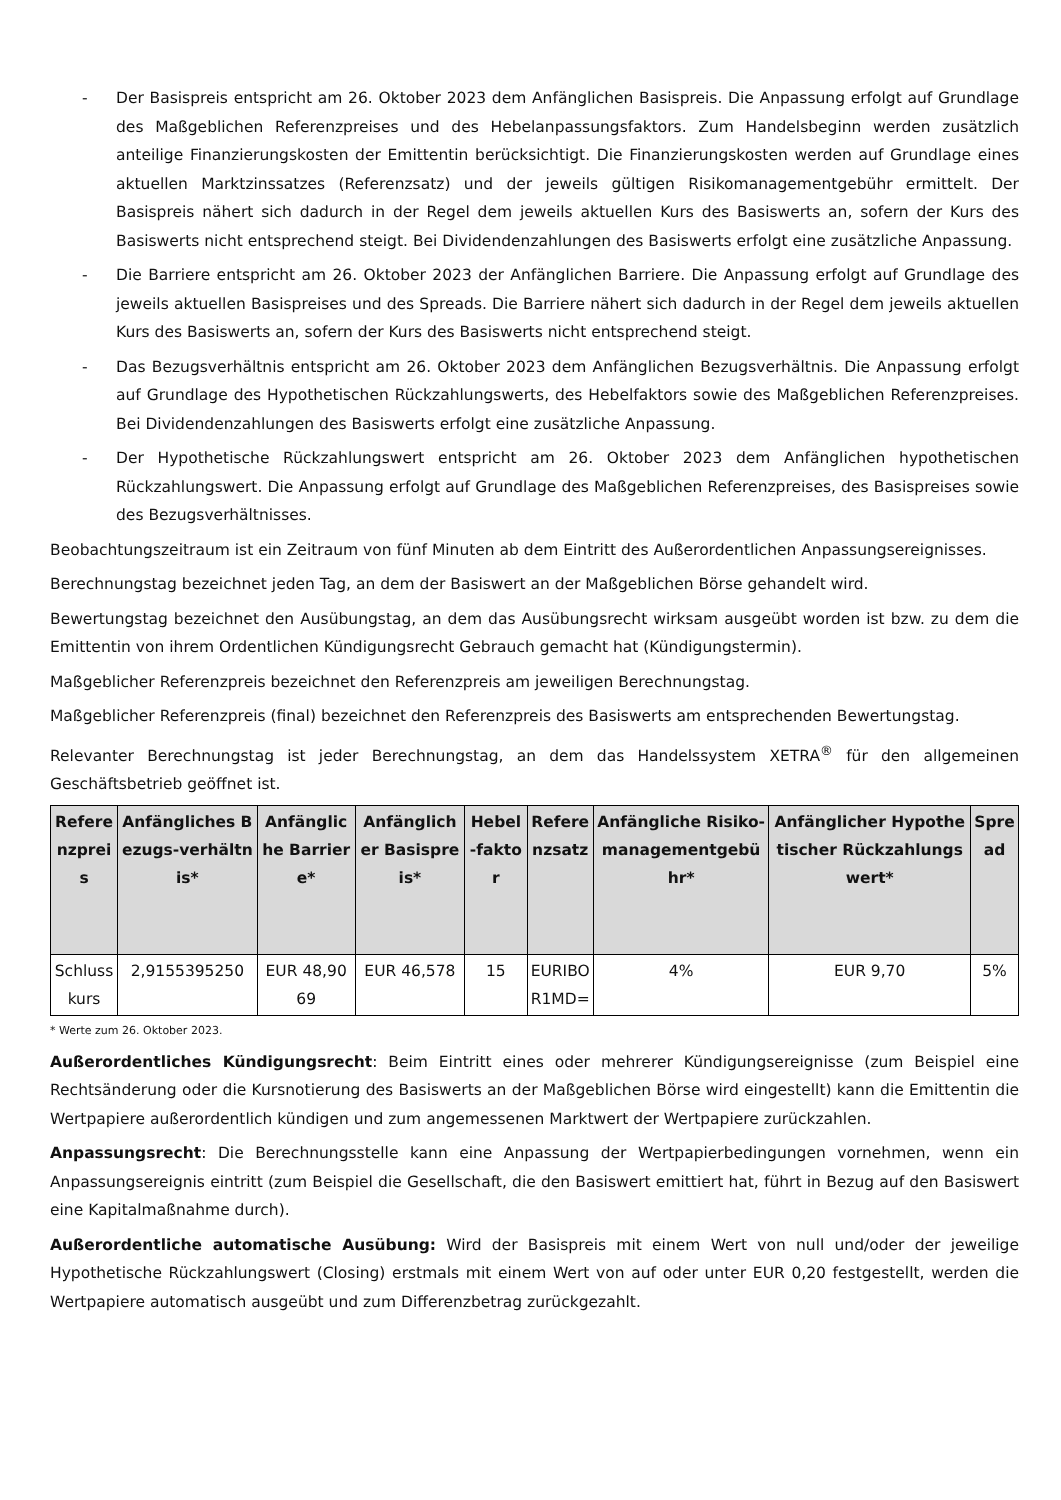- Der Basispreis entspricht am 26. Oktober 2023 dem Anfänglichen Basispreis. Die Anpassung erfolgt auf Grundlage des Maßgeblichen Referenzpreises und des Hebelanpassungsfaktors. Zum Handelsbeginn werden zusätzlich anteilige Finanzierungskosten der Emittentin berücksichtigt. Die Finanzierungskosten werden auf Grundlage eines aktuellen Marktzinssatzes (Referenzsatz) und der jeweils gültigen Risikomanagementgebühr ermittelt. Der Basispreis nähert sich dadurch in der Regel dem jeweils aktuellen Kurs des Basiswerts an, sofern der Kurs des Basiswerts nicht entsprechend steigt. Bei Dividendenzahlungen des Basiswerts erfolgt eine zusätzliche Anpassung.
- Die Barriere entspricht am 26. Oktober 2023 der Anfänglichen Barriere. Die Anpassung erfolgt auf Grundlage des jeweils aktuellen Basispreises und des Spreads. Die Barriere nähert sich dadurch in der Regel dem jeweils aktuellen Kurs des Basiswerts an, sofern der Kurs des Basiswerts nicht entsprechend steigt.
- Das Bezugsverhältnis entspricht am 26. Oktober 2023 dem Anfänglichen Bezugsverhältnis. Die Anpassung erfolgt auf Grundlage des Hypothetischen Rückzahlungswerts, des Hebelfaktors sowie des Maßgeblichen Referenzpreises. Bei Dividendenzahlungen des Basiswerts erfolgt eine zusätzliche Anpassung.
- Der Hypothetische Rückzahlungswert entspricht am 26. Oktober 2023 dem Anfänglichen hypothetischen Rückzahlungswert. Die Anpassung erfolgt auf Grundlage des Maßgeblichen Referenzpreises, des Basispreises sowie des Bezugsverhältnisses.
Beobachtungszeitraum ist ein Zeitraum von fünf Minuten ab dem Eintritt des Außerordentlichen Anpassungsereignisses.
Berechnungstag bezeichnet jeden Tag, an dem der Basiswert an der Maßgeblichen Börse gehandelt wird.
Bewertungstag bezeichnet den Ausübungstag, an dem das Ausübungsrecht wirksam ausgeübt worden ist bzw. zu dem die Emittentin von ihrem Ordentlichen Kündigungsrecht Gebrauch gemacht hat (Kündigungstermin).
Maßgeblicher Referenzpreis bezeichnet den Referenzpreis am jeweiligen Berechnungstag.
Maßgeblicher Referenzpreis (final) bezeichnet den Referenzpreis des Basiswerts am entsprechenden Bewertungstag.
Relevanter Berechnungstag ist jeder Berechnungstag, an dem das Handelssystem XETRA<sup>®</sup> für den allgemeinen Geschäftsbetrieb geöffnet ist.
| Referenzpreis | Anfängliches Bezugs-verhältnis* | Anfängliche Barriere* | Anfänglicher Basispreis* | Hebel-faktor | Referenzsatz | Anfängliche Risiko-managementgebühr* | Anfänglicher Hypothetischer Rückzahlungswert* | Spread |
| --- | --- | --- | --- | --- | --- | --- | --- | --- |
| Schlusskurs | 2,9155395250 | EUR 48,9069 | EUR 46,578 | 15 | EURIBOR1MD= | 4% | EUR 9,70 | 5% |
* Werte zum 26. Oktober 2023.
Außerordentliches Kündigungsrecht: Beim Eintritt eines oder mehrerer Kündigungsereignisse (zum Beispiel eine Rechtsänderung oder die Kursnotierung des Basiswerts an der Maßgeblichen Börse wird eingestellt) kann die Emittentin die Wertpapiere außerordentlich kündigen und zum angemessenen Marktwert der Wertpapiere zurückzahlen.
Anpassungsrecht: Die Berechnungsstelle kann eine Anpassung der Wertpapierbedingungen vornehmen, wenn ein Anpassungsereignis eintritt (zum Beispiel die Gesellschaft, die den Basiswert emittiert hat, führt in Bezug auf den Basiswert eine Kapitalmaßnahme durch).
Außerordentliche automatische Ausübung: Wird der Basispreis mit einem Wert von null und/oder der jeweilige Hypothetische Rückzahlungswert (Closing) erstmals mit einem Wert von auf oder unter EUR 0,20 festgestellt, werden die Wertpapiere automatisch ausgeübt und zum Differenzbetrag zurückgezahlt.